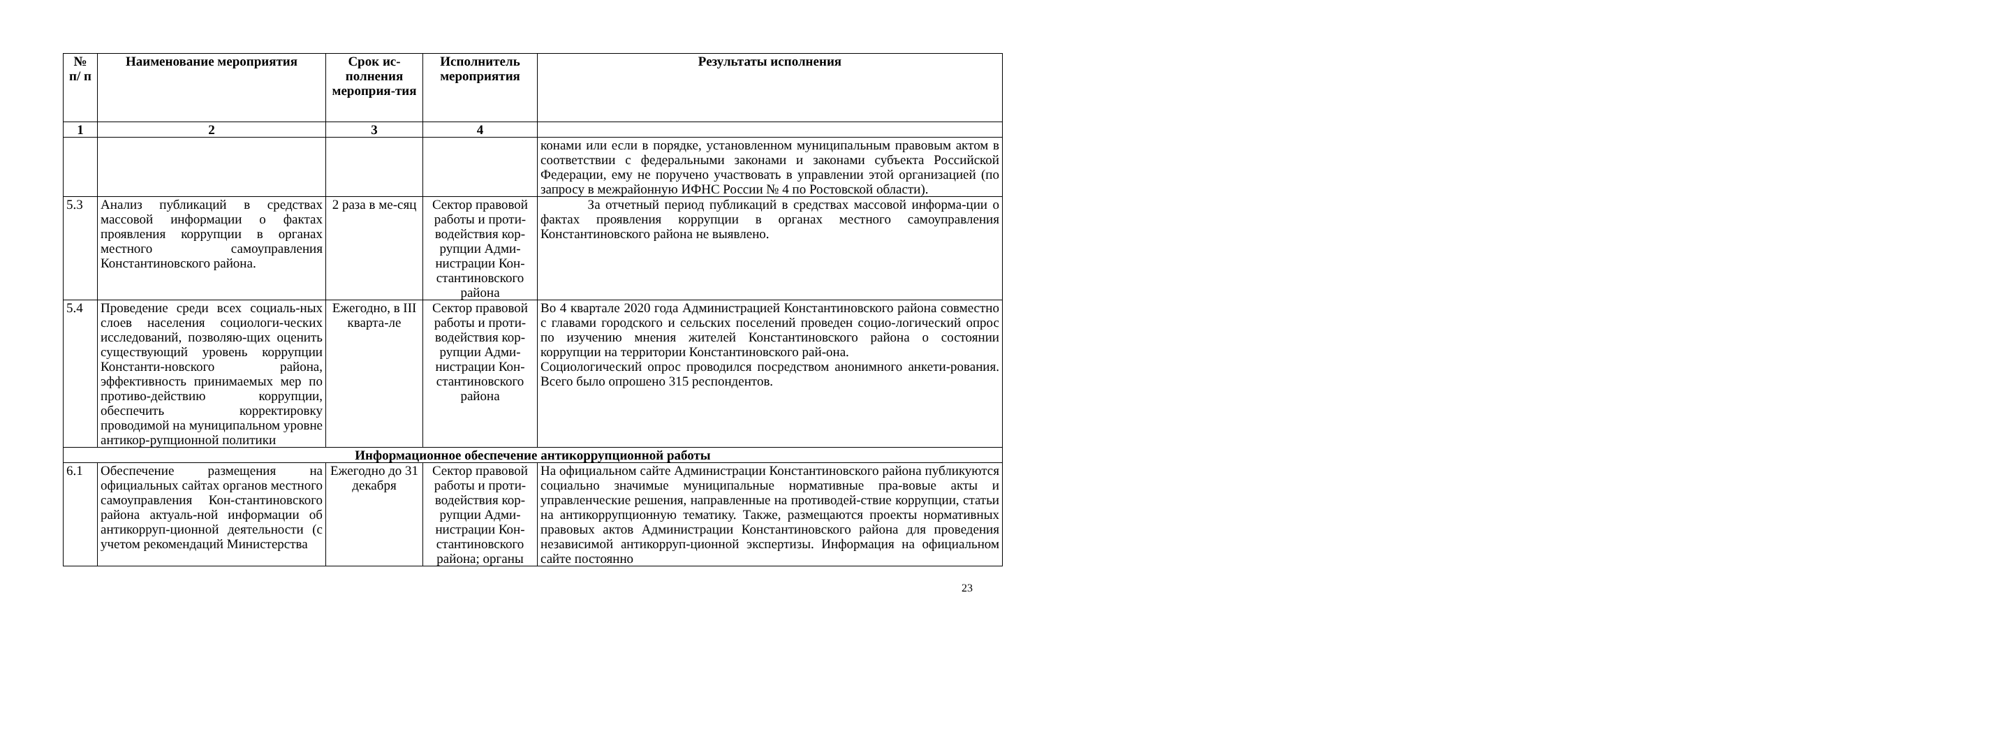| № п/ п | Наименование мероприятия | Срок ис-полнения мероприя-тия | Исполнитель мероприятия | Результаты исполнения |
| --- | --- | --- | --- | --- |
| 1 | 2 | 3 | 4 | |
| | | | | конами или если в порядке, установленном муниципальным правовым актом в соответствии с федеральными законами и законами субъекта Российской Федерации, ему не поручено участвовать в управлении этой организацией (по запросу в межрайонную ИФНС России № 4 по Ростовской области). |
| 5.3 | Анализ публикаций в средствах массовой информации о фактах проявления коррупции в органах местного самоуправления Константиновского района. | 2 раза в ме-сяц | Сектор правовой работы и проти-водействия кор-рупции Адми-нистрации Кон-стантиновского района | За отчетный период публикаций в средствах массовой информа-ции о фактах проявления коррупции в органах местного самоуправления Константиновского района не выявлено. |
| 5.4 | Проведение среди всех социаль-ных слоев населения социологи-ческих исследований, позволяю-щих оценить существующий уровень коррупции Константи-новского района, эффективность принимаемых мер по противо-действию коррупции, обеспечить корректировку проводимой на муниципальном уровне антикор-рупционной политики | Ежегодно, в III кварта-ле | Сектор правовой работы и проти-водействия кор-рупции Адми-нистрации Кон-стантиновского района | Во 4 квартале 2020 года Администрацией Константиновского района совместно с главами городского и сельских поселений проведен социо-логический опрос по изучению мнения жителей Константиновского района о состоянии коррупции на территории Константиновского рай-она. Социологический опрос проводился посредством анонимного анкети-рования. Всего было опрошено 315 респондентов. |
| Информационное обеспечение антикоррупционной работы | | | | |
| 6.1 | Обеспечение размещения на официальных сайтах органов местного самоуправления Кон-стантиновского района актуаль-ной информации об антикорруп-ционной деятельности (с учетом рекомендаций Министерства | Ежегодно до 31 декабря | Сектор правовой работы и проти-водействия кор-рупции Адми-нистрации Кон-стантиновского района; органы | На официальном сайте Администрации Константиновского района публикуются социально значимые муниципальные нормативные пра-вовые акты и управленческие решения, направленные на противодей-ствие коррупции, статьи на антикоррупционную тематику. Также, размещаются проекты нормативных правовых актов Администрации Константиновского района для проведения независимой антикорруп-ционной экспертизы. Информация на официальном сайте постоянно |
23